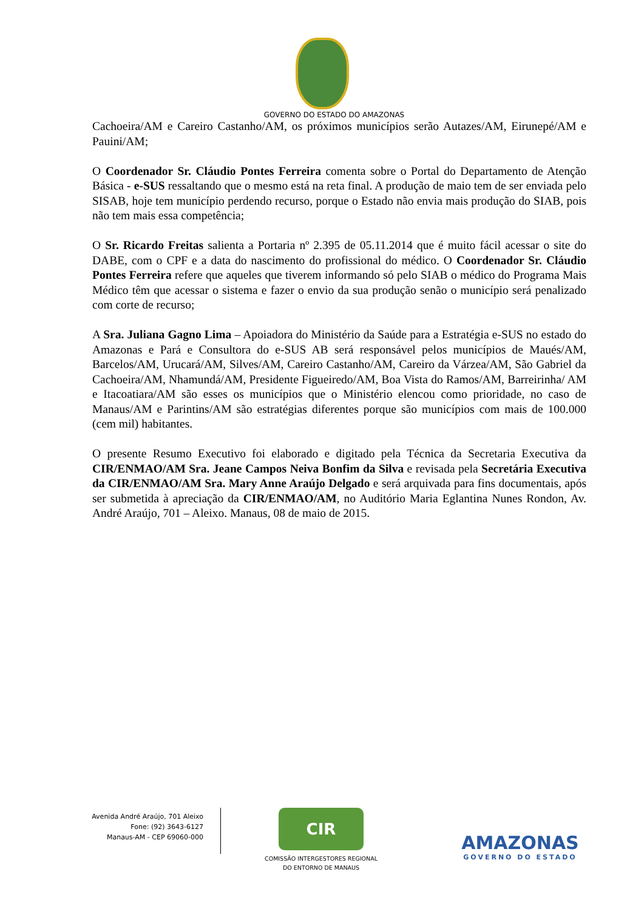GOVERNO DO ESTADO DO AMAZONAS
Cachoeira/AM e Careiro Castanho/AM, os próximos municípios serão Autazes/AM, Eirunepé/AM e Pauini/AM;
O Coordenador Sr. Cláudio Pontes Ferreira comenta sobre o Portal do Departamento de Atenção Básica - e-SUS ressaltando que o mesmo está na reta final. A produção de maio tem de ser enviada pelo SISAB, hoje tem município perdendo recurso, porque o Estado não envia mais produção do SIAB, pois não tem mais essa competência;
O Sr. Ricardo Freitas salienta a Portaria nº 2.395 de 05.11.2014 que é muito fácil acessar o site do DABE, com o CPF e a data do nascimento do profissional do médico. O Coordenador Sr. Cláudio Pontes Ferreira refere que aqueles que tiverem informando só pelo SIAB o médico do Programa Mais Médico têm que acessar o sistema e fazer o envio da sua produção senão o município será penalizado com corte de recurso;
A Sra. Juliana Gagno Lima – Apoiadora do Ministério da Saúde para a Estratégia e-SUS no estado do Amazonas e Pará e Consultora do e-SUS AB será responsável pelos municípios de Maués/AM, Barcelos/AM, Urucará/AM, Silves/AM, Careiro Castanho/AM, Careiro da Várzea/AM, São Gabriel da Cachoeira/AM, Nhamundá/AM, Presidente Figueiredo/AM, Boa Vista do Ramos/AM, Barreirinha/ AM e Itacoatiara/AM são esses os municípios que o Ministério elencou como prioridade, no caso de Manaus/AM e Parintins/AM são estratégias diferentes porque são municípios com mais de 100.000 (cem mil) habitantes.
O presente Resumo Executivo foi elaborado e digitado pela Técnica da Secretaria Executiva da CIR/ENMAO/AM Sra. Jeane Campos Neiva Bonfim da Silva e revisada pela Secretária Executiva da CIR/ENMAO/AM Sra. Mary Anne Araújo Delgado e será arquivada para fins documentais, após ser submetida à apreciação da CIR/ENMAO/AM, no Auditório Maria Eglantina Nunes Rondon, Av. André Araújo, 701 – Aleixo. Manaus, 08 de maio de 2015.
Avenida André Araújo, 701 Aleixo
Fone: (92) 3643-6127
Manaus-AM - CEP 69060-000
CIR
COMISSÃO INTERGESTORES REGIONAL
DO ENTORNO DE MANAUS
AMAZONAS
GOVERNO DO ESTADO